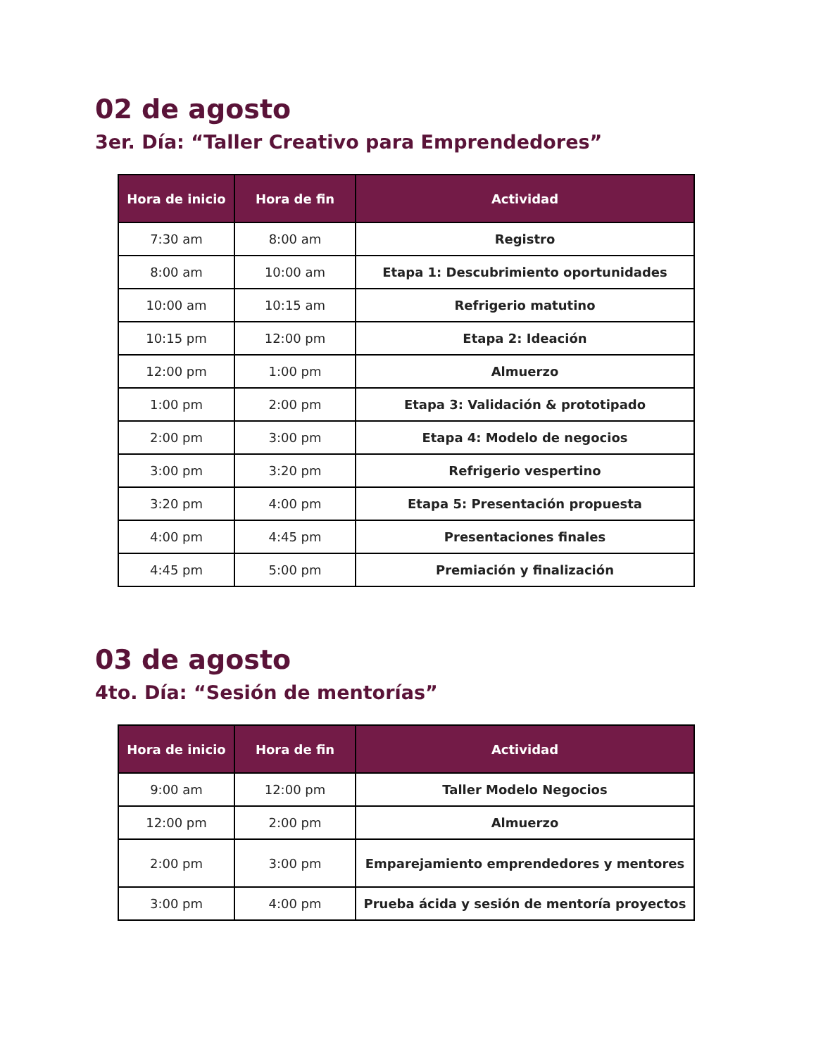02 de agosto
3er. Día: “Taller Creativo para Emprendedores”
| Hora de inicio | Hora de fin | Actividad |
| --- | --- | --- |
| 7:30 am | 8:00 am | Registro |
| 8:00 am | 10:00 am | Etapa 1: Descubrimiento oportunidades |
| 10:00 am | 10:15 am | Refrigerio matutino |
| 10:15 pm | 12:00 pm | Etapa 2: Ideación |
| 12:00 pm | 1:00 pm | Almuerzo |
| 1:00 pm | 2:00 pm | Etapa 3: Validación & prototipado |
| 2:00 pm | 3:00 pm | Etapa 4: Modelo de negocios |
| 3:00 pm | 3:20 pm | Refrigerio vespertino |
| 3:20 pm | 4:00 pm | Etapa 5: Presentación propuesta |
| 4:00 pm | 4:45 pm | Presentaciones finales |
| 4:45 pm | 5:00 pm | Premiación y finalización |
03 de agosto
4to. Día: “Sesión de mentorías”
| Hora de inicio | Hora de fin | Actividad |
| --- | --- | --- |
| 9:00 am | 12:00 pm | Taller Modelo Negocios |
| 12:00 pm | 2:00 pm | Almuerzo |
| 2:00 pm | 3:00 pm | Emparejamiento emprendedores y mentores |
| 3:00 pm | 4:00 pm | Prueba ácida y sesión de mentoría proyectos |